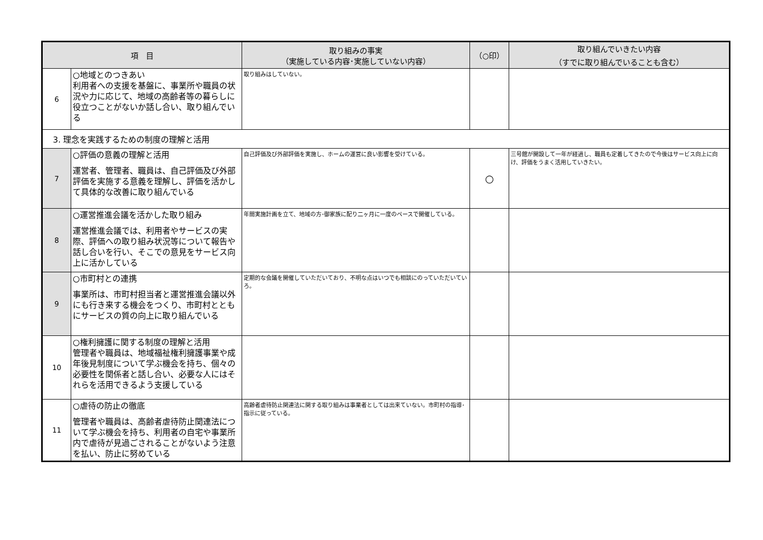| 項 目 | | 取り組みの事実 （実施している内容･実施していない内容） | （○印） | 取り組んでいきたい内容 （すでに取り組んでいることも含む） |
| --- | --- | --- | --- | --- |
| 6 | ○地域とのつきあい 利用者への支援を基盤に、事業所や職員の状況や力に応じて、地域の高齢者等の暮らしに役立つことがないか話し合い、取り組んでいる | 取り組みはしていない。 | | |
| 3. 理念を実践するための制度の理解と活用 | | | | |
| 7 | ○評価の意義の理解と活用 運営者、管理者、職員は、自己評価及び外部評価を実施する意義を理解し、評価を活かして具体的な改善に取り組んでいる | 自己評価及び外部評価を実施し、ホームの運営に良い影響を受けている。 | ○ | 三号館が開設して一年が経過し、職員も定着してきたので今後はサービス向上に向け、評価をうまく活用していきたい。 |
| 8 | ○運営推進会議を活かした取り組み 運営推進会議では、利用者やサービスの実際、評価への取り組み状況等について報告や話し合いを行い、そこでの意見をサービス向上に活かしている | 年間実施計画を立て、地域の方･御家族に配り二ヶ月に一度のペースで開催している。 | | |
| 9 | ○市町村との連携 事業所は、市町村担当者と運営推進会議以外にも行き来する機会をつくり、市町村とともにサービスの質の向上に取り組んでいる | 定期的な会議を開催していただいており、不明な点はいつでも相談にのっていただいていろ。 | | |
| 10 | ○権利擁護に関する制度の理解と活用 管理者や職員は、地域福祉権利擁護事業や成年後見制度について学ぶ機会を持ち、個々の必要性を関係者と話し合い、必要な人にはそれらを活用できるよう支援している | | | |
| 11 | ○虐待の防止の徹底 管理者や職員は、高齢者虐待防止関連法について学ぶ機会を持ち、利用者の自宅や事業所内で虐待が見過ごされることがないよう注意を払い、防止に努めている | 高齢者虐待防止関連法に関する取り組みは事業者としては出来ていない。市町村の指導･指示に従っている。 | | |